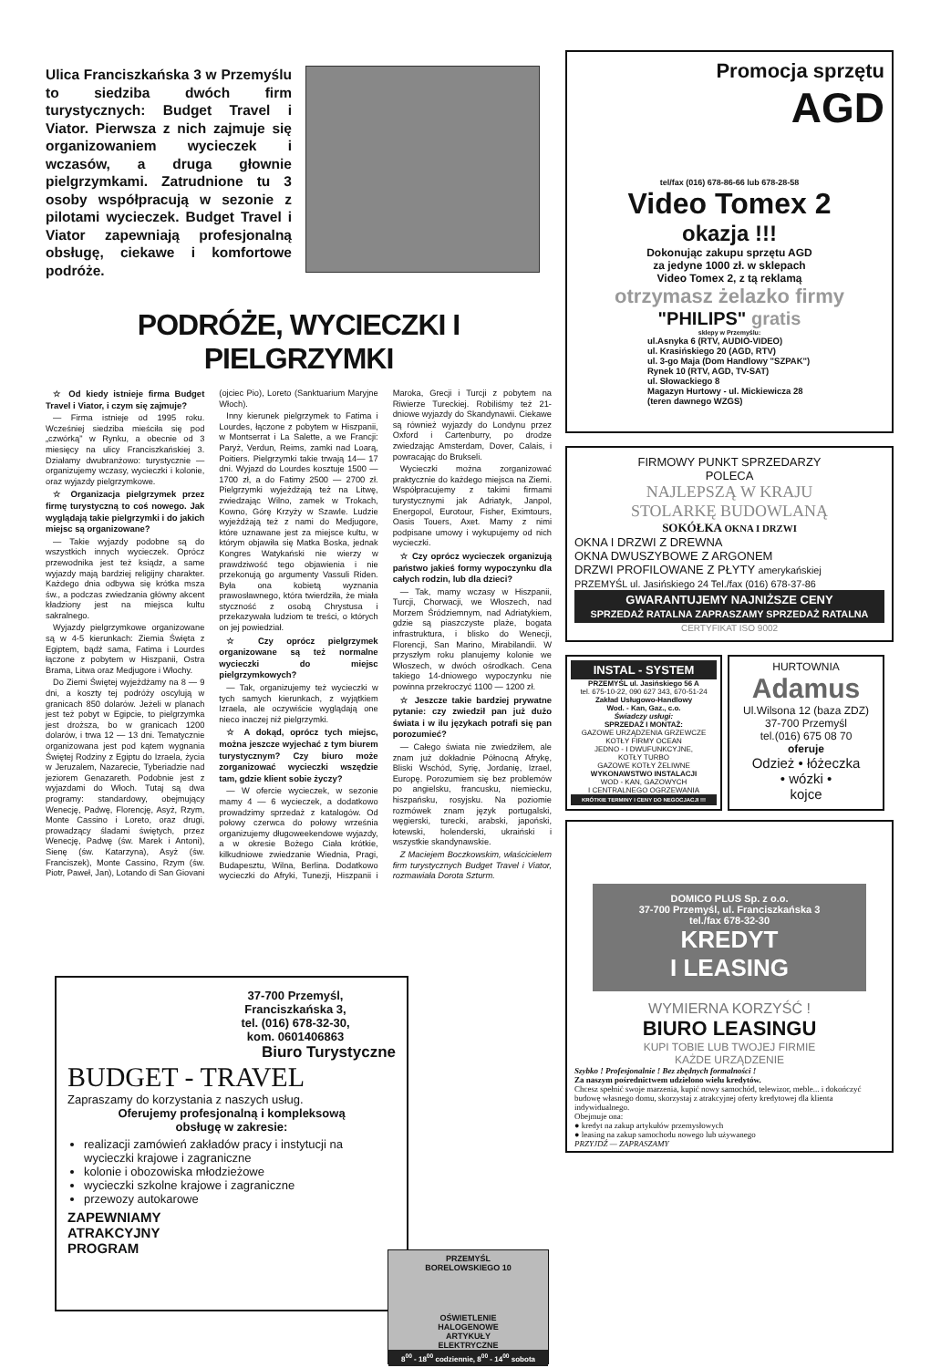Ulica Franciszkańska 3 w Przemyślu to siedziba dwóch firm turystycznych: Budget Travel i Viator. Pierwsza z nich zajmuje się organizowaniem wycieczek i wczasów, a druga głownie pielgrzymkami. Zatrudnione tu 3 osoby współpracują w sezonie z pilotami wycieczek. Budget Travel i Viator zapewniają profesjonalną obsługę, ciekawe i komfortowe podróże.
PODRÓŻE, WYCIECZKI I PIELGRZYMKI
☆ Od kiedy istnieje firma Budget Travel i Viator, i czym się zajmuje?
— Firma istnieje od 1995 roku. Wcześniej siedziba mieściła się pod „czwórką" w Rynku, a obecnie od 3 miesięcy na ulicy Franciszkańskiej 3. Działamy dwubranżowo: turystycznie — organizujemy wczasy, wycieczki i kolonie, oraz wyjazdy pielgrzymkowe.
☆ Organizacja pielgrzymek przez firmę turystyczną to coś nowego. Jak wyglądają takie pielgrzymki i do jakich miejsc są organizowane?
— Takie wyjazdy podobne są do wszystkich innych wycieczek. Oprócz przewodnika jest też ksiądz, a same wyjazdy mają bardziej religijny charakter. Każdego dnia odbywa się krótka msza św., a podczas zwiedzania główny akcent kładziony jest na miejsca kultu sakralnego.
Wyjazdy pielgrzymkowe organizowane są w 4-5 kierunkach: Ziemia Święta z Egiptem, bądź sama, Fatima i Lourdes łączone z pobytem w Hiszpanii, Ostra Brama, Litwa oraz Medjugore i Włochy.
Do Ziemi Świętej wyjeżdżamy na 8 — 9 dni, a koszty tej podróży oscylują w granicach 850 dolarów. Jeżeli w planach jest też pobyt w Egipcie, to pielgrzymka jest droższa, bo w granicach 1200 dolarów, i trwa 12 — 13 dni. Tematycznie organizowana jest pod kątem wygnania Świętej Rodziny z Egiptu do Izraela, życia w Jeruzalem, Nazarecie, Tyberiadzie nad jeziorem Genazareth. Podobnie jest z wyjazdami do Włoch. Tutaj są dwa programy: standardowy, obejmujący Wenecję, Padwę, Florencję, Asyż, Rzym, Monte Cassino i Loreto, oraz drugi, prowadzący śladami świętych, przez Wenecję, Padwę (św. Marek i Antoni), Sienę (św. Katarzyna), Asyż (św. Franciszek), Monte Cassino, Rzym (św. Piotr, Paweł, Jan), Lotando di San Giovani (ojciec Pio), Loreto (Sanktuarium Maryjne Włoch).
Inny kierunek pielgrzymek to Fatima i Lourdes, łączone z pobytem w Hiszpanii, w Montserrat i La Salette, a we Francji: Paryż, Verdun, Reims, zamki nad Loarą, Poitiers. Pielgrzymki takie trwają 14— 17 dni. Wyjazd do Lourdes kosztuje 1500 — 1700 zł, a do Fatimy 2500 — 2700 zł. Pielgrzymki wyjeżdżają też na Litwę, zwiedzając Wilno, zamek w Trokach, Kowno, Górę Krzyży w Szawle. Ludzie wyjeżdżają też z nami do Medjugore, które uznawane jest za miejsce kultu, w którym objawiła się Matka Boska, jednak Kongres Watykański nie wierzy w prawdziwość tego objawienia i nie przekonują go argumenty Vassuli Riden. Była ona kobietą wyznania prawosławnego, która twierdziła, że miała styczność z osobą Chrystusa i przekazywała ludziom te treści, o których on jej powiedział.
☆ Czy oprócz pielgrzymek organizowane są też normalne wycieczki do miejsc pielgrzymkowych?
— Tak, organizujemy też wycieczki w tych samych kierunkach, z wyjątkiem Izraela, ale oczywiście wyglądają one nieco inaczej niż pielgrzymki.
☆ A dokąd, oprócz tych miejsc, można jeszcze wyjechać z tym biurem turystycznym? Czy biuro może zorganizować wycieczki wszędzie tam, gdzie klient sobie życzy?
— W ofercie wycieczek, w sezonie mamy 4 — 6 wycieczek, a dodatkowo prowadzimy sprzedaż z katalogów. Od połowy czerwca do połowy września organizujemy długoweekendowe wyjazdy, a w okresie Bożego Ciała krótkie, kilkudniowe zwiedzanie Wiednia, Pragi, Budapesztu, Wilna, Berlina. Dodatkowo wycieczki do Afryki, Tunezji, Hiszpanii i Maroka, Grecji i Turcji z pobytem na Riwierze Tureckiej. Robiliśmy też 21-dniowe wyjazdy do Skandynawii. Ciekawe są również wyjazdy do Londynu przez Oxford i Cartenburry, po drodze zwiedzając Amsterdam, Dover, Calais, i powracając do Brukseli.
Wycieczki można zorganizować praktycznie do każdego miejsca na Ziemi. Współpracujemy z takimi firmami turystycznymi jak Adriatyk, Janpol, Energopol, Eurotour, Fisher, Eximtours, Oasis Touers, Axet. Mamy z nimi podpisane umowy i wykupujemy od nich wycieczki.
☆ Czy oprócz wycieczek organizują państwo jakieś formy wypoczynku dla całych rodzin, lub dla dzieci?
— Tak, mamy wczasy w Hiszpanii, Turcji, Chorwacji, we Włoszech, nad Morzem Śródziemnym, nad Adriatykiem, gdzie są piaszczyste plaże, bogata infrastruktura, i blisko do Wenecji, Florencji, San Marino, Mirabilandii. W przyszłym roku planujemy kolonie we Włoszech, w dwóch ośrodkach. Cena takiego 14-dniowego wypoczynku nie powinna przekroczyć 1100 — 1200 zł.
☆ Jeszcze takie bardziej prywatne pytanie: czy zwiedził pan już dużo świata i w ilu językach potrafi się pan porozumieć?
— Całego świata nie zwiedziłem, ale znam już dokładnie Północną Afrykę, Bliski Wschód, Syrię, Jordanię, Izrael, Europę. Porozumiem się bez problemów po angielsku, francusku, niemiecku, hiszpańsku, rosyjsku. Na poziomie rozmówek znam język portugalski, węgierski, turecki, arabski, japoński, łotewski, holenderski, ukraiński i wszystkie skandynawskie.
Z Maciejem Boczkowskim, właścicielem firm turystycznych Budget Travel i Viator, rozmawiała Dorota Szturm.
Promocja sprzętu
AGD
tel/fax (016) 678-86-66 lub 678-28-58
Video Tomex 2
okazja !!!
Dokonując zakupu sprzętu AGD
za jedyne 1000 zł. w sklepach
Video Tomex 2, z tą reklamą
otrzymasz żelazko firmy
"PHILIPS" gratis
sklepy w Przemyślu:
ul.Asnyka 6 (RTV, AUDIO-VIDEO)
ul. Krasińskiego 20 (AGD, RTV)
ul. 3-go Maja (Dom Handlowy "SZPAK")
Rynek 10 (RTV, AGD, TV-SAT)
ul. Słowackiego 8
Magazyn Hurtowy - ul. Mickiewicza 28
(teren dawnego WZGS)
FIRMOWY PUNKT SPRZEDARZY
POLECA
NAJLEPSZĄ W KRAJU
STOLARKĘ BUDOWLANĄ
SOKÓŁKA OKNA I DRZWI
OKNA I DRZWI Z DREWNA
OKNA DWUSZYBOWE Z ARGONEM
DRZWI PROFILOWANE Z PŁYTY amerykańskiej
PRZEMYŚL ul. Jasińskiego 24 Tel./fax (016) 678-37-86
GWARANTUJEMY NAJNIŻSZE CENY
SPRZEDAŻ RATALNA ZAPRASZAMY SPRZEDAŻ RATALNA
CERTYFIKAT ISO 9002
INSTAL - SYSTEM
PRZEMYŚL ul. Jasińskiego 56 A
tel. 675-10-22, 090 627 343, 670-51-24
Zakład Usługowo-Handlowy
Wod. - Kan, Gaz., c.o.
Świadczy usługi:
SPRZEDAŻ I MONTAŻ:
GAZOWE URZĄDZENIA GRZEWCZE
KOTŁY FIRMY OCEAN
JEDNO - I DWUFUNKCYJNE,
KOTŁY TURBO
GAZOWE KOTŁY ŻELIWNE
WYKONAWSTWO INSTALACJI
WOD - KAN, GAZOWYCH
I CENTRALNEGO OGRZEWANIA
KRÓTKIE TERMINY I CENY DO NEGOCJACJI !!!
HURTOWNIA
Adamus
Ul.Wilsona 12 (baza ZDZ)
37-700 Przemyśl
tel.(016) 675 08 70
oferuje
Odzież • łóżeczka
• wózki •
kojce
DOMICO PLUS Sp. z o.o.
37-700 Przemyśl, ul. Franciszkańska 3
tel./fax 678-32-30
KREDYT
I LEASING
WYMIERNA KORZYŚĆ !
BIURO LEASINGU
KUPI TOBIE LUB TWOJEJ FIRMIE
KAŻDE URZĄDZENIE
Szybko ! Profesjonalnie ! Bez zbędnych formalności !
Za naszym pośrednictwem udzielono wielu kredytów.
Chcesz spełnić swoje marzenia, kupić nowy samochód, telewizor, meble... i dokończyć budowę własnego domu, skorzystaj z atrakcyjnej oferty kredytowej dla klienta indywidualnego.
Obejmuje ona:
● kredyt na zakup artykułów przemysłowych
● leasing na zakup samochodu nowego lub używanego
PRZYJDŹ — ZAPRASZAMY
37-700 Przemyśl,
Franciszkańska 3,
tel. (016) 678-32-30,
kom. 0601406863
Biuro Turystyczne
BUDGET - TRAVEL
Zapraszamy do korzystania z naszych usług.
Oferujemy profesjonalną i kompleksową
obsługę w zakresie:
realizacji zamówień zakładów pracy i instytucji na wycieczki krajowe i zagraniczne
kolonie i obozowiska młodzieżowe
wycieczki szkolne krajowe i zagraniczne
przewozy autokarowe
ZAPEWNIAMY
ATRAKCYJNY
PROGRAM
PRZEMYŚL
BORELOWSKIEGO 10
OŚWIETLENIE
HALOGENOWE
ARTYKUŁY
ELEKTRYCZNE
8<sup>00</sup> - 18<sup>00</sup> codziennie, 8<sup>00</sup> - 14<sup>00</sup> sobota